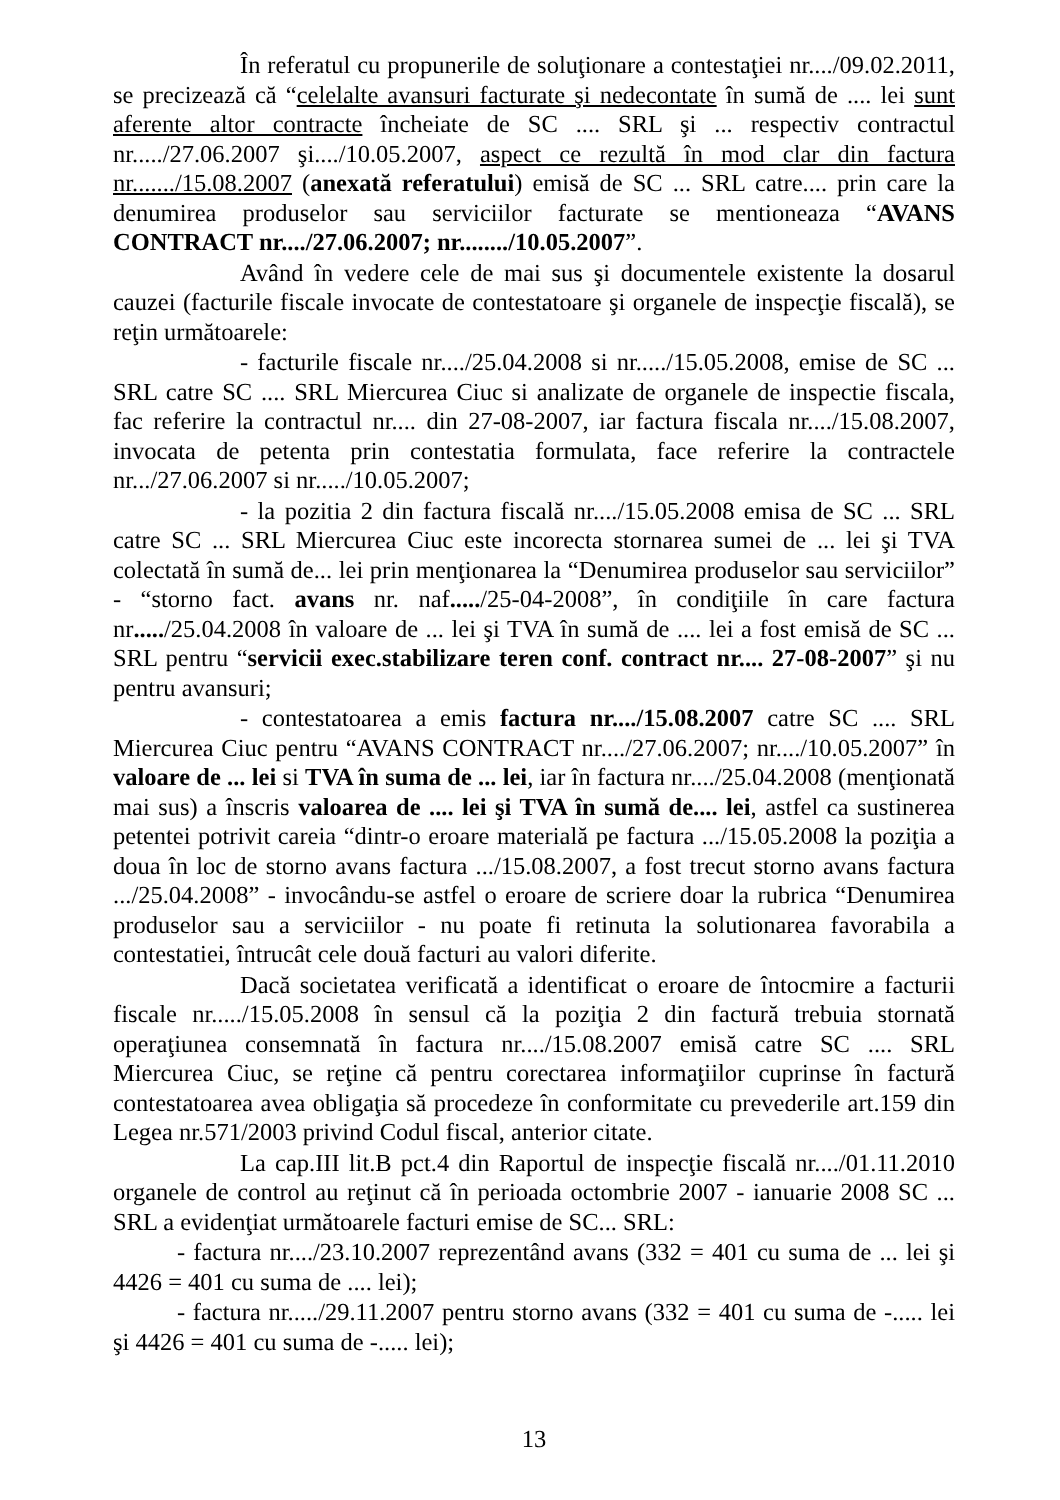În referatul cu propunerile de soluţionare a contestaţiei nr..../09.02.2011, se precizează că “celelalte avansuri facturate şi nedecontate în sumă de .... lei sunt aferente altor contracte încheiate de SC .... SRL şi ... respectiv contractul nr...../27.06.2007 şi..../10.05.2007, aspect ce rezultă în mod clar din factura nr......./15.08.2007 (anexată referatului) emisă de SC ... SRL catre.... prin care la denumirea produselor sau serviciilor facturate se mentioneaza “AVANS CONTRACT nr..../27.06.2007; nr......../10.05.2007”.
Având în vedere cele de mai sus şi documentele existente la dosarul cauzei (facturile fiscale invocate de contestatoare şi organele de inspecţie fiscală), se reţin următoarele:
- facturile fiscale nr..../25.04.2008 si nr...../15.05.2008, emise de SC ... SRL catre SC .... SRL Miercurea Ciuc si analizate de organele de inspectie fiscala, fac referire la contractul nr.... din 27-08-2007, iar factura fiscala nr..../15.08.2007, invocata de petenta prin contestatia formulata, face referire la contractele nr.../27.06.2007 si nr...../10.05.2007;
- la pozitia 2 din factura fiscală nr..../15.05.2008 emisa de SC ... SRL catre SC ... SRL Miercurea Ciuc este incorecta stornarea sumei de ... lei şi TVA colectată în sumă de... lei prin menţionarea la “Denumirea produselor sau serviciilor” - “storno fact. avans nr. naf...../25-04-2008”, în condiţiile în care factura nr...../25.04.2008 în valoare de ... lei şi TVA în sumă de .... lei a fost emisă de SC ... SRL pentru “servicii exec.stabilizare teren conf. contract nr.... 27-08-2007” şi nu pentru avansuri;
- contestatoarea a emis factura nr..../15.08.2007 catre SC .... SRL Miercurea Ciuc pentru “AVANS CONTRACT nr..../27.06.2007; nr..../10.05.2007” în valoare de ... lei si TVA în suma de ... lei, iar în factura nr..../25.04.2008 (menţionată mai sus) a înscris valoarea de .... lei şi TVA în sumă de.... lei, astfel ca sustinerea petentei potrivit careia “dintr-o eroare materială pe factura .../15.05.2008 la poziţia a doua în loc de storno avans factura .../15.08.2007, a fost trecut storno avans factura .../25.04.2008” - invocându-se astfel o eroare de scriere doar la rubrica “Denumirea produselor sau a serviciilor - nu poate fi retinuta la solutionarea favorabila a contestatiei, întrucât cele două facturi au valori diferite.
Dacă societatea verificată a identificat o eroare de întocmire a facturii fiscale nr...../15.05.2008 în sensul că la poziţia 2 din factură trebuia stornată operaţiunea consemnată în factura nr..../15.08.2007 emisă catre SC .... SRL Miercurea Ciuc, se reţine că pentru corectarea informaţiilor cuprinse în factură contestatoarea avea obligaţia să procedeze în conformitate cu prevederile art.159 din Legea nr.571/2003 privind Codul fiscal, anterior citate.
La cap.III lit.B pct.4 din Raportul de inspecţie fiscală nr..../01.11.2010 organele de control au reţinut că în perioada octombrie 2007 - ianuarie 2008 SC ... SRL a evidenţiat următoarele facturi emise de SC... SRL:
- factura nr..../23.10.2007 reprezentând avans (332 = 401 cu suma de ... lei şi 4426 = 401 cu suma de .... lei);
- factura nr...../29.11.2007 pentru storno avans (332 = 401 cu suma de -..... lei şi 4426 = 401 cu suma de -..... lei);
13